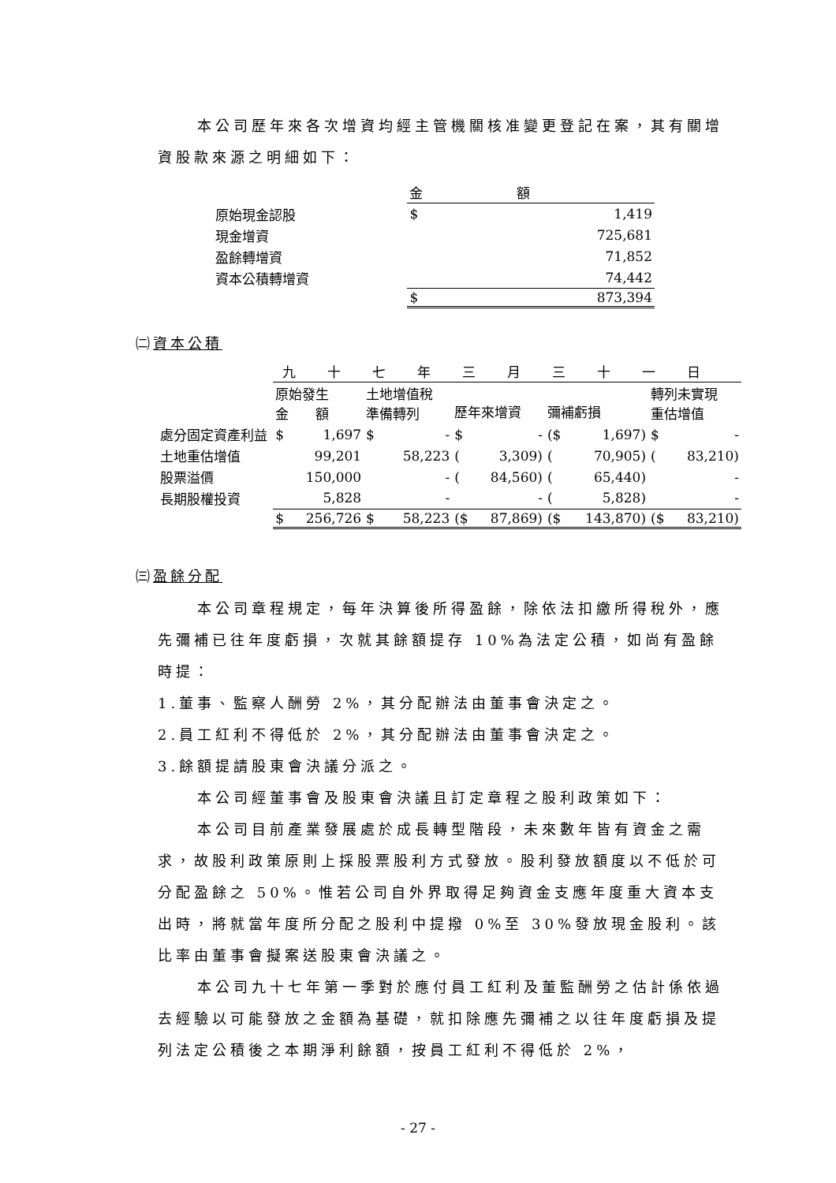本公司歷年來各次增資均經主管機關核准變更登記在案，其有關增資股款來源之明細如下：
| | 金 額 | |
| 原始現金認股 | $ | 1,419 |
| 現金增資 | | 725,681 |
| 盈餘轉增資 | | 71,852 |
| 資本公積轉增資 | | 74,442 |
| | $ | 873,394 |
㈡資本公積
| | 九十七年三月三十一日 | | | | | | | | | |
| | 原始發生 金 額 | | 土地增值稅 準備轉列 | | 歷年來增資 | | 彌補虧損 | | 轉列未實現 重估增值 | |
| 處分固定資產利益 | $ | 1,697 | $ | - | $ | - | ($ | 1,697) | $ | - |
| 土地重估增值 | | 99,201 | | 58,223 | ( | 3,309) | ( | 70,905) | ( | 83,210) |
| 股票溢價 | | 150,000 | | - | ( | 84,560) | ( | 65,440) | | - |
| 長期股權投資 | | 5,828 | | - | | - | ( | 5,828) | | - |
| | $ | 256,726 | $ | 58,223 | ($ | 87,869) | ($ | 143,870) | ($ | 83,210) |
㈢盈餘分配
本公司章程規定，每年決算後所得盈餘，除依法扣繳所得稅外，應先彌補已往年度虧損，次就其餘額提存 10%為法定公積，如尚有盈餘時提：
1.董事、監察人酬勞 2%，其分配辦法由董事會決定之。
2.員工紅利不得低於 2%，其分配辦法由董事會決定之。
3.餘額提請股東會決議分派之。
本公司經董事會及股東會決議且訂定章程之股利政策如下：
本公司目前產業發展處於成長轉型階段，未來數年皆有資金之需求，故股利政策原則上採股票股利方式發放。股利發放額度以不低於可分配盈餘之 50%。惟若公司自外界取得足夠資金支應年度重大資本支出時，將就當年度所分配之股利中提撥 0%至 30%發放現金股利。該比率由董事會擬案送股東會決議之。
本公司九十七年第一季對於應付員工紅利及董監酬勞之估計係依過去經驗以可能發放之金額為基礎，就扣除應先彌補之以往年度虧損及提列法定公積後之本期淨利餘額，按員工紅利不得低於 2%，
- 27 -